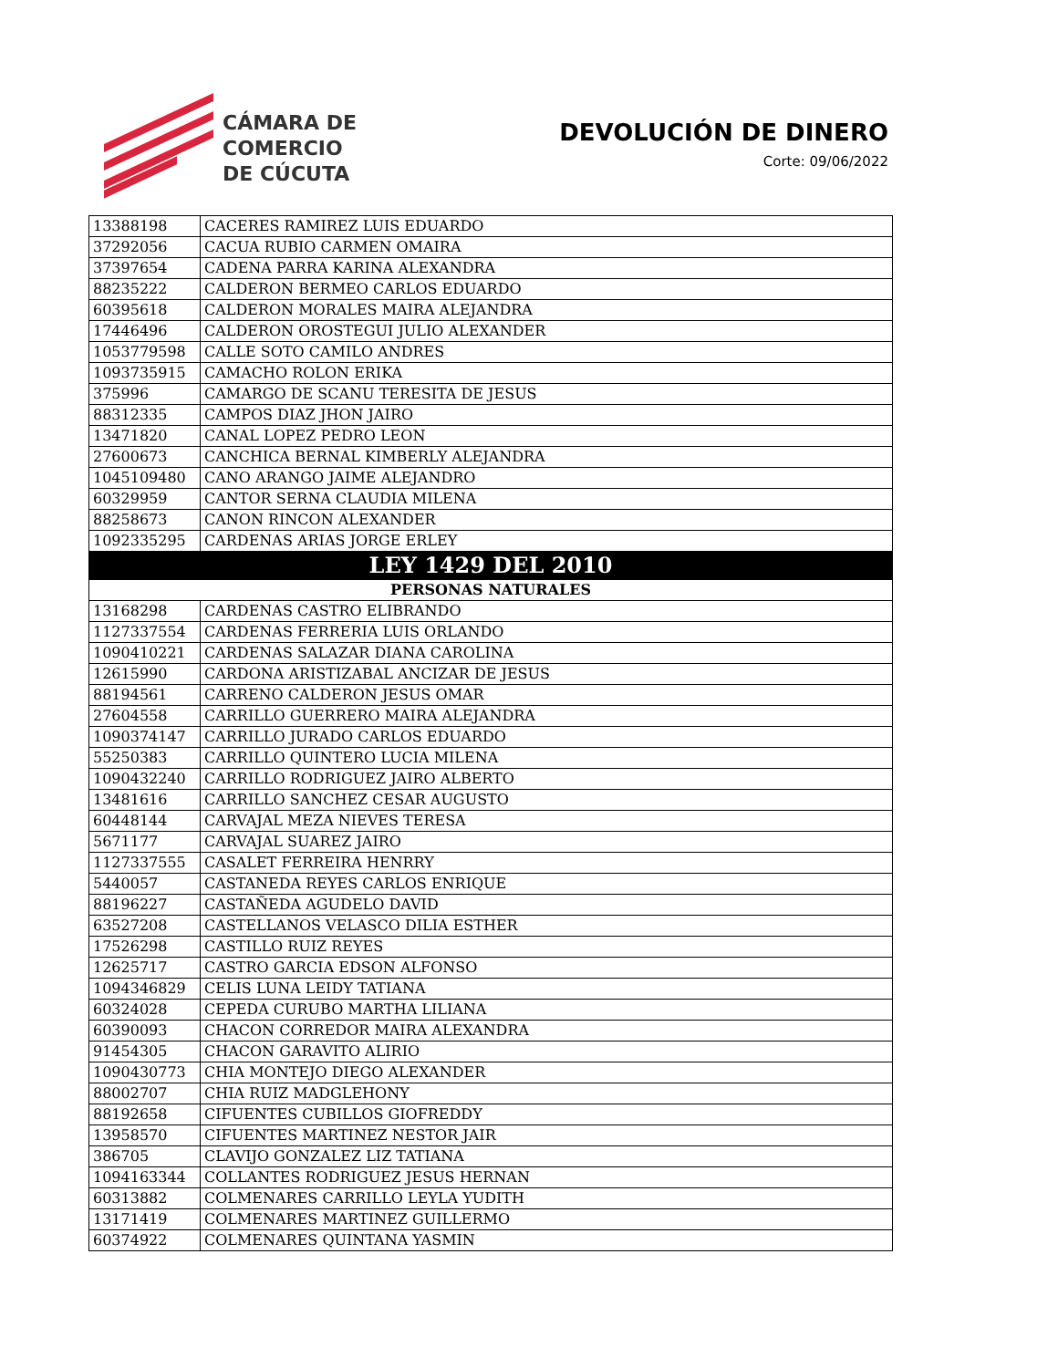CÁMARA DE
COMERCIO
DE CÚCUTA
DEVOLUCIÓN DE DINERO
Corte: 09/06/2022
| 13388198 | CACERES RAMIREZ LUIS EDUARDO |
| 37292056 | CACUA RUBIO CARMEN OMAIRA |
| 37397654 | CADENA PARRA KARINA ALEXANDRA |
| 88235222 | CALDERON BERMEO CARLOS EDUARDO |
| 60395618 | CALDERON MORALES MAIRA ALEJANDRA |
| 17446496 | CALDERON OROSTEGUI JULIO ALEXANDER |
| 1053779598 | CALLE SOTO CAMILO ANDRES |
| 1093735915 | CAMACHO ROLON ERIKA |
| 375996 | CAMARGO DE SCANU TERESITA DE JESUS |
| 88312335 | CAMPOS DIAZ JHON JAIRO |
| 13471820 | CANAL LOPEZ PEDRO LEON |
| 27600673 | CANCHICA BERNAL KIMBERLY ALEJANDRA |
| 1045109480 | CANO ARANGO JAIME ALEJANDRO |
| 60329959 | CANTOR SERNA CLAUDIA MILENA |
| 88258673 | CANON RINCON ALEXANDER |
| 1092335295 | CARDENAS ARIAS JORGE ERLEY |
| LEY 1429 DEL 2010 | |
| PERSONAS NATURALES | |
| 13168298 | CARDENAS CASTRO ELIBRANDO |
| 1127337554 | CARDENAS FERRERIA LUIS ORLANDO |
| 1090410221 | CARDENAS SALAZAR DIANA CAROLINA |
| 12615990 | CARDONA ARISTIZABAL ANCIZAR DE JESUS |
| 88194561 | CARRENO CALDERON JESUS OMAR |
| 27604558 | CARRILLO GUERRERO MAIRA ALEJANDRA |
| 1090374147 | CARRILLO JURADO CARLOS EDUARDO |
| 55250383 | CARRILLO QUINTERO LUCIA MILENA |
| 1090432240 | CARRILLO RODRIGUEZ JAIRO ALBERTO |
| 13481616 | CARRILLO SANCHEZ CESAR AUGUSTO |
| 60448144 | CARVAJAL MEZA NIEVES TERESA |
| 5671177 | CARVAJAL SUAREZ JAIRO |
| 1127337555 | CASALET FERREIRA HENRRY |
| 5440057 | CASTANEDA REYES CARLOS ENRIQUE |
| 88196227 | CASTAÑEDA AGUDELO DAVID |
| 63527208 | CASTELLANOS VELASCO DILIA ESTHER |
| 17526298 | CASTILLO RUIZ REYES |
| 12625717 | CASTRO GARCIA EDSON ALFONSO |
| 1094346829 | CELIS LUNA LEIDY TATIANA |
| 60324028 | CEPEDA CURUBO MARTHA LILIANA |
| 60390093 | CHACON CORREDOR MAIRA ALEXANDRA |
| 91454305 | CHACON GARAVITO ALIRIO |
| 1090430773 | CHIA MONTEJO DIEGO ALEXANDER |
| 88002707 | CHIA RUIZ MADGLEHONY |
| 88192658 | CIFUENTES CUBILLOS GIOFREDDY |
| 13958570 | CIFUENTES MARTINEZ NESTOR JAIR |
| 386705 | CLAVIJO GONZALEZ LIZ TATIANA |
| 1094163344 | COLLANTES RODRIGUEZ JESUS HERNAN |
| 60313882 | COLMENARES CARRILLO LEYLA YUDITH |
| 13171419 | COLMENARES MARTINEZ GUILLERMO |
| 60374922 | COLMENARES QUINTANA YASMIN |